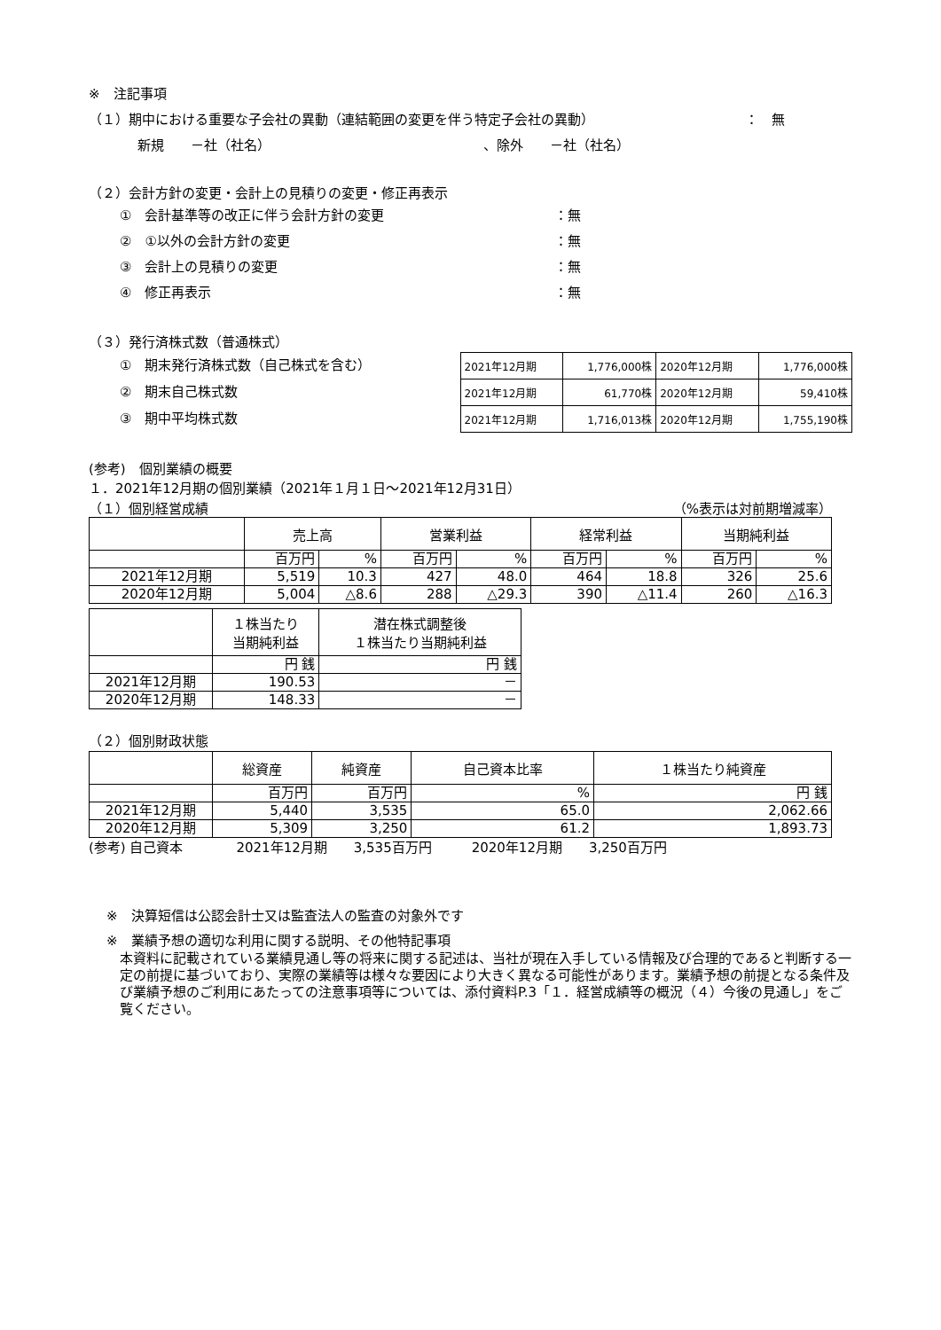※　注記事項
（１）期中における重要な子会社の異動（連結範囲の変更を伴う特定子会社の異動） ：　無
新規　　－社（社名） 、除外　　－社（社名）
（２）会計方針の変更・会計上の見積りの変更・修正再表示
①　会計基準等の改正に伴う会計方針の変更 ：無
②　①以外の会計方針の変更 ：無
③　会計上の見積りの変更 ：無
④　修正再表示 ：無
（３）発行済株式数（普通株式）
①　期末発行済株式数（自己株式を含む）
②　期末自己株式数
③　期中平均株式数
| 2021年12月期 | 1,776,000株 | 2020年12月期 | 1,776,000株 |
| 2021年12月期 | 61,770株 | 2020年12月期 | 59,410株 |
| 2021年12月期 | 1,716,013株 | 2020年12月期 | 1,755,190株 |
(参考)　個別業績の概要
１．2021年12月期の個別業績（2021年１月１日～2021年12月31日）
（１）個別経営成績 （%表示は対前期増減率）
| | 売上高 | | 営業利益 | | 経常利益 | | 当期純利益 | |
| --- | --- | --- | --- | --- | --- | --- | --- | --- |
| | 百万円 | % | 百万円 | % | 百万円 | % | 百万円 | % |
| 2021年12月期 | 5,519 | 10.3 | 427 | 48.0 | 464 | 18.8 | 326 | 25.6 |
| 2020年12月期 | 5,004 | △8.6 | 288 | △29.3 | 390 | △11.4 | 260 | △16.3 |
| | １株当たり 当期純利益 | 潜在株式調整後 １株当たり当期純利益 |
| --- | --- | --- |
| | 円 銭 | 円 銭 |
| 2021年12月期 | 190.53 | － |
| 2020年12月期 | 148.33 | － |
（２）個別財政状態
| | 総資産 | 純資産 | 自己資本比率 | １株当たり純資産 |
| --- | --- | --- | --- | --- |
| | 百万円 | 百万円 | % | 円 銭 |
| 2021年12月期 | 5,440 | 3,535 | 65.0 | 2,062.66 |
| 2020年12月期 | 5,309 | 3,250 | 61.2 | 1,893.73 |
(参考) 自己資本　　　　2021年12月期　　3,535百万円　　　2020年12月期　　3,250百万円
※　決算短信は公認会計士又は監査法人の監査の対象外です
※　業績予想の適切な利用に関する説明、その他特記事項
本資料に記載されている業績見通し等の将来に関する記述は、当社が現在入手している情報及び合理的であると判断する一定の前提に基づいており、実際の業績等は様々な要因により大きく異なる可能性があります。業績予想の前提となる条件及び業績予想のご利用にあたっての注意事項等については、添付資料P.3「１．経営成績等の概況（４）今後の見通し」をご覧ください。